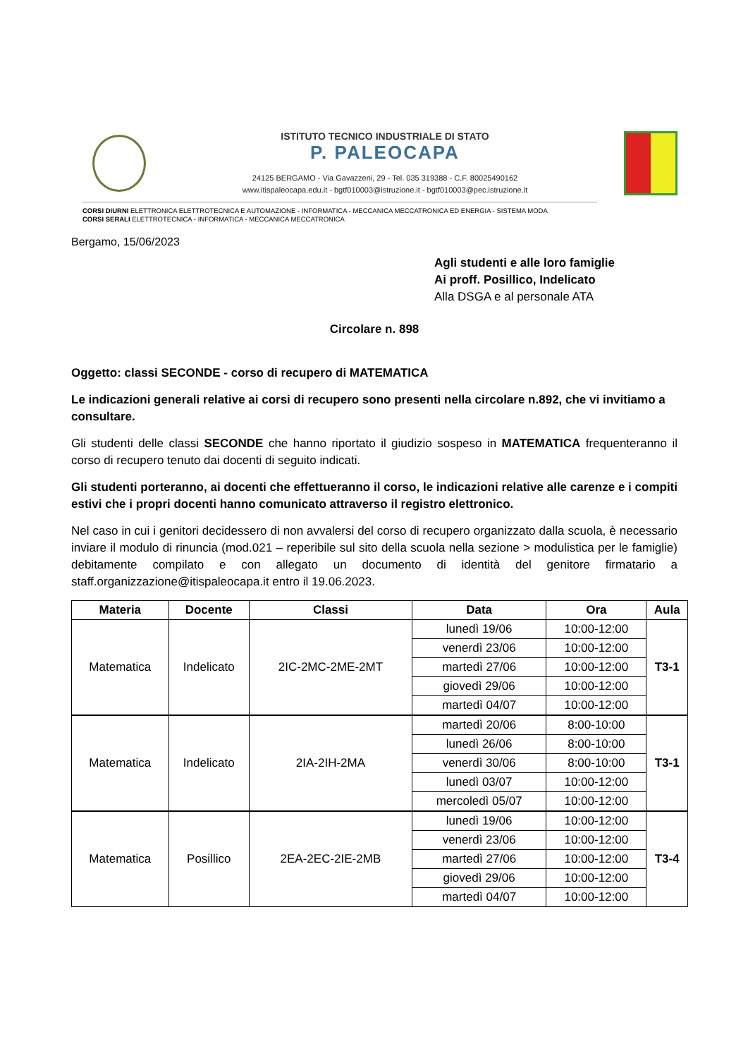ISTITUTO TECNICO INDUSTRIALE DI STATO
P. PALEOCAPA
24125 BERGAMO - Via Gavazzeni, 29 - Tel. 035 319388 - C.F. 80025490162
www.itispaleocapa.edu.it - bgtf010003@istruzione.it - bgtf010003@pec.istruzione.it
CORSI DIURNI ELETTRONICA ELETTROTECNICA E AUTOMAZIONE - INFORMATICA - MECCANICA MECCATRONICA ED ENERGIA - SISTEMA MODA
CORSI SERALI ELETTROTECNICA - INFORMATICA - MECCANICA MECCATRONICA
Bergamo, 15/06/2023
Agli studenti e alle loro famiglie
Ai proff. Posillico, Indelicato
Alla DSGA e al personale ATA
Circolare n. 898
Oggetto: classi SECONDE - corso di recupero di MATEMATICA
Le indicazioni generali relative ai corsi di recupero sono presenti nella circolare n.892, che vi invitiamo a consultare.
Gli studenti delle classi SECONDE che hanno riportato il giudizio sospeso in MATEMATICA frequenteranno il corso di recupero tenuto dai docenti di seguito indicati.
Gli studenti porteranno, ai docenti che effettueranno il corso, le indicazioni relative alle carenze e i compiti estivi che i propri docenti hanno comunicato attraverso il registro elettronico.
Nel caso in cui i genitori decidessero di non avvalersi del corso di recupero organizzato dalla scuola, è necessario inviare il modulo di rinuncia (mod.021 – reperibile sul sito della scuola nella sezione > modulistica per le famiglie) debitamente compilato e con allegato un documento di identità del genitore firmatario a staff.organizzazione@itispaleocapa.it entro il 19.06.2023.
| Materia | Docente | Classi | Data | Ora | Aula |
| --- | --- | --- | --- | --- | --- |
| Matematica | Indelicato | 2IC-2MC-2ME-2MT | lunedì 19/06 | 10:00-12:00 | T3-1 |
| | | | venerdì 23/06 | 10:00-12:00 | |
| | | | martedì 27/06 | 10:00-12:00 | |
| | | | giovedì 29/06 | 10:00-12:00 | |
| | | | martedì 04/07 | 10:00-12:00 | |
| Matematica | Indelicato | 2IA-2IH-2MA | martedì 20/06 | 8:00-10:00 | T3-1 |
| | | | lunedì 26/06 | 8:00-10:00 | |
| | | | venerdì 30/06 | 8:00-10:00 | |
| | | | lunedì 03/07 | 10:00-12:00 | |
| | | | mercoledì 05/07 | 10:00-12:00 | |
| Matematica | Posillico | 2EA-2EC-2IE-2MB | lunedì 19/06 | 10:00-12:00 | T3-4 |
| | | | venerdì 23/06 | 10:00-12:00 | |
| | | | martedì 27/06 | 10:00-12:00 | |
| | | | giovedì 29/06 | 10:00-12:00 | |
| | | | martedì 04/07 | 10:00-12:00 | |